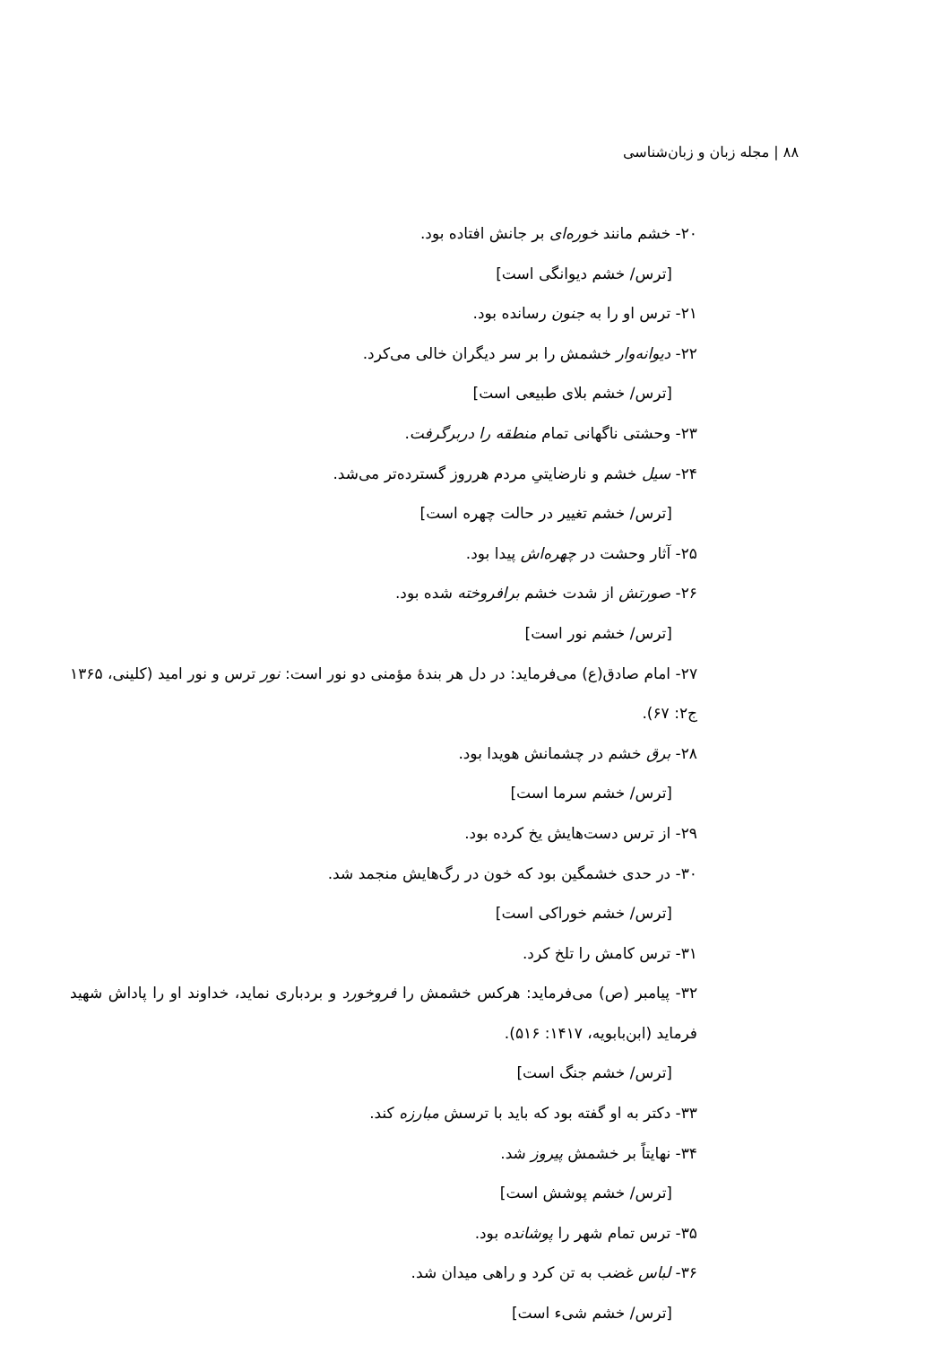۸۸ | مجله زبان و زبان‌شناسی
۲۰- خشم مانند خوره‌ای بر جانش افتاده بود.
[ترس/ خشم دیوانگی است]
۲۱- ترس او را به جنون رسانده بود.
۲۲- دیوانه‌وار خشمش را بر سر دیگران خالی می‌کرد.
[ترس/ خشم بلای طبیعی است]
۲۳- وحشتی ناگهانی تمام منطقه را دربرگرفت.
۲۴- سیل خشم و نارضایتیِ مردم هرروز گسترده‌تر می‌شد.
[ترس/ خشم تغییر در حالت چهره است]
۲۵- آثار وحشت در چهره‌اش پیدا بود.
۲۶- صورتش از شدت خشم برافروخته شده بود.
[ترس/ خشم نور است]
۲۷- امام صادق(ع) می‌فرماید: در دل هر بندهٔ مؤمنی دو نور است: نور ترس و نور امید (کلینی، ۱۳۶۵ ج۲: ۶۷).
۲۸- برق خشم در چشمانش هویدا بود.
[ترس/ خشم سرما است]
۲۹- از ترس دست‌هایش یخ کرده بود.
۳۰- در حدی خشمگین بود که خون در رگ‌هایش منجمد شد.
[ترس/ خشم خوراکی است]
۳۱- ترس کامش را تلخ کرد.
۳۲- پیامبر (ص) می‌فرماید: هرکس خشمش را فروخورد و بردباری نماید، خداوند او را پاداش شهید فرماید (ابن‌بابویه، ۱۴۱۷: ۵۱۶).
[ترس/ خشم جنگ است]
۳۳- دکتر به او گفته بود که باید با ترسش مبارزه کند.
۳۴- نهایتاً بر خشمش پیروز شد.
[ترس/ خشم پوشش است]
۳۵- ترس تمام شهر را پوشانده بود.
۳۶- لباس غضب به تن کرد و راهی میدان شد.
[ترس/ خشم شیء است]